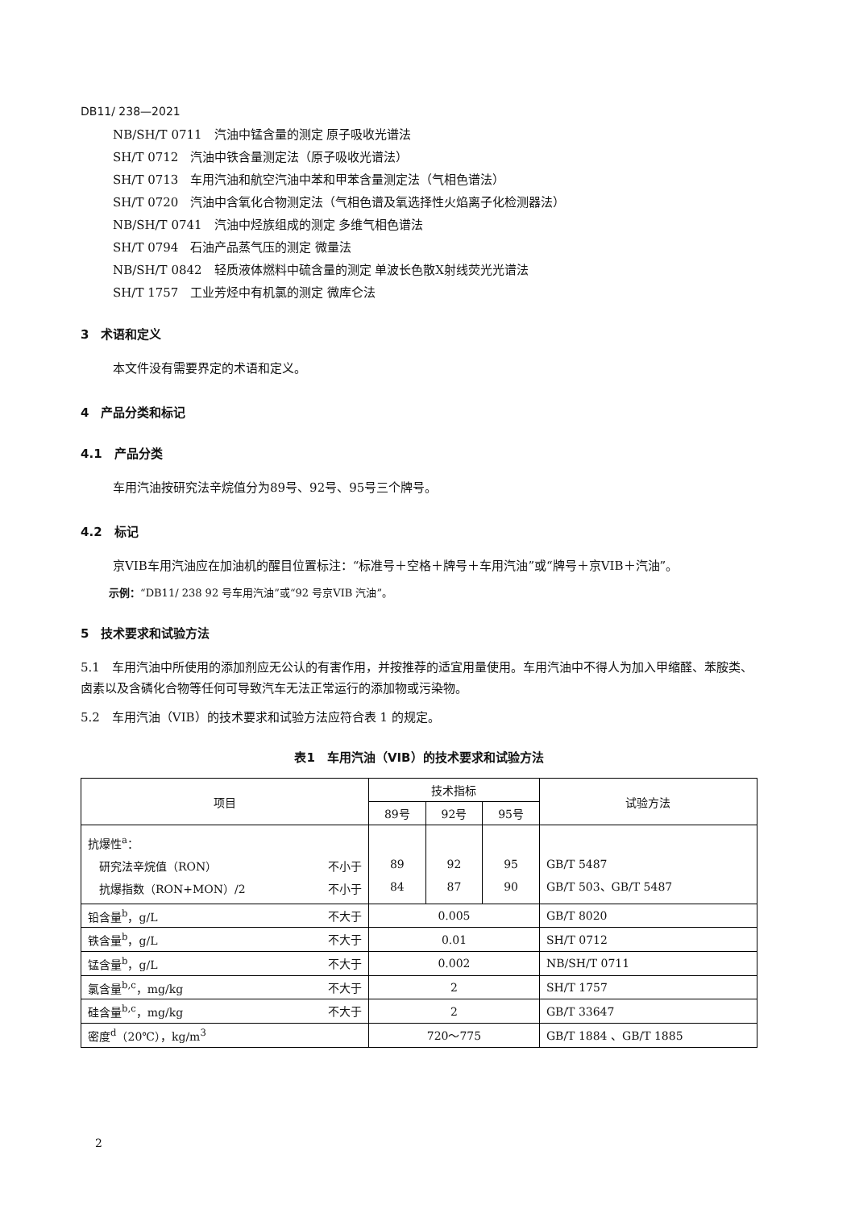DB11/ 238—2021
NB/SH/T 0711　汽油中锰含量的测定 原子吸收光谱法
SH/T 0712　汽油中铁含量测定法（原子吸收光谱法）
SH/T 0713　车用汽油和航空汽油中苯和甲苯含量测定法（气相色谱法）
SH/T 0720　汽油中含氧化合物测定法（气相色谱及氧选择性火焰离子化检测器法）
NB/SH/T 0741　汽油中烃族组成的测定 多维气相色谱法
SH/T 0794　石油产品蒸气压的测定 微量法
NB/SH/T 0842　轻质液体燃料中硫含量的测定 单波长色散X射线荧光光谱法
SH/T 1757　工业芳烃中有机氯的测定 微库仑法
3　术语和定义
本文件没有需要界定的术语和定义。
4　产品分类和标记
4.1　产品分类
车用汽油按研究法辛烷值分为89号、92号、95号三个牌号。
4.2　标记
京VIB车用汽油应在加油机的醒目位置标注：“标准号＋空格＋牌号＋车用汽油”或“牌号＋京VIB＋汽油”。
示例：“DB11/ 238 92 号车用汽油”或“92 号京VIB 汽油”。
5　技术要求和试验方法
5.1　车用汽油中所使用的添加剂应无公认的有害作用，并按推荐的适宜用量使用。车用汽油中不得人为加入甲缩醛、苯胺类、卤素以及含磷化合物等任何可导致汽车无法正常运行的添加物或污染物。
5.2　车用汽油（VIB）的技术要求和试验方法应符合表 1 的规定。
表1　车用汽油（VIB）的技术要求和试验方法
| 项目 | 技术指标 | | | 试验方法 |
| --- | --- | --- | --- | --- |
| | 89号 | 92号 | 95号 | |
| 抗爆性<sup>a</sup>： 研究法辛烷值（RON） 不小于 抗爆指数（RON+MON）/2 不小于 | 89 84 | 92 87 | 95 90 | GB/T 5487 GB/T 503、GB/T 5487 |
| 铅含量<sup>b</sup>，g/L 不大于 | 0.005 | | | GB/T 8020 |
| 铁含量<sup>b</sup>，g/L 不大于 | 0.01 | | | SH/T 0712 |
| 锰含量<sup>b</sup>，g/L 不大于 | 0.002 | | | NB/SH/T 0711 |
| 氯含量<sup>b,c</sup>，mg/kg 不大于 | 2 | | | SH/T 1757 |
| 硅含量<sup>b,c</sup>，mg/kg 不大于 | 2 | | | GB/T 33647 |
| 密度<sup>d</sup>（20℃），kg/m<sup>3</sup> | 720～775 | | | GB/T 1884 、GB/T 1885 |
2